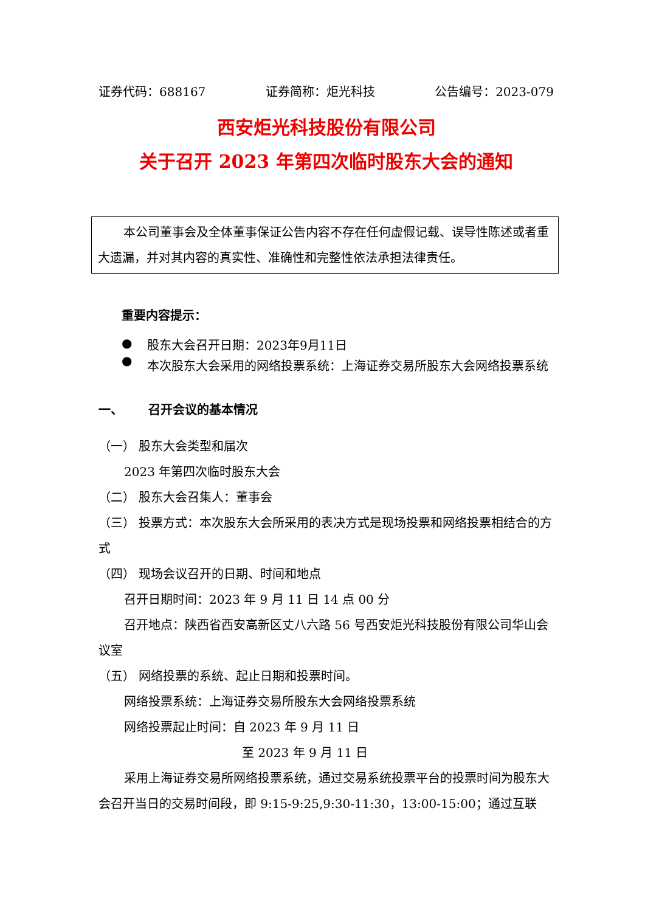证券代码：688167 证券简称：炬光科技 公告编号：2023-079
西安炬光科技股份有限公司
关于召开 2023 年第四次临时股东大会的通知
本公司董事会及全体董事保证公告内容不存在任何虚假记载、误导性陈述或者重大遗漏，并对其内容的真实性、准确性和完整性依法承担法律责任。
重要内容提示：
● 股东大会召开日期：2023年9月11日
● 本次股东大会采用的网络投票系统：上海证券交易所股东大会网络投票系统
一、 召开会议的基本情况
（一） 股东大会类型和届次
2023 年第四次临时股东大会
（二） 股东大会召集人：董事会
（三） 投票方式：本次股东大会所采用的表决方式是现场投票和网络投票相结合的方式
（四） 现场会议召开的日期、时间和地点
召开日期时间：2023 年 9 月 11 日 14 点 00 分
召开地点：陕西省西安高新区丈八六路 56 号西安炬光科技股份有限公司华山会议室
（五） 网络投票的系统、起止日期和投票时间。
网络投票系统：上海证券交易所股东大会网络投票系统
网络投票起止时间：自 2023 年 9 月 11 日
至 2023 年 9 月 11 日
采用上海证券交易所网络投票系统，通过交易系统投票平台的投票时间为股东大会召开当日的交易时间段，即 9:15-9:25,9:30-11:30，13:00-15:00；通过互联